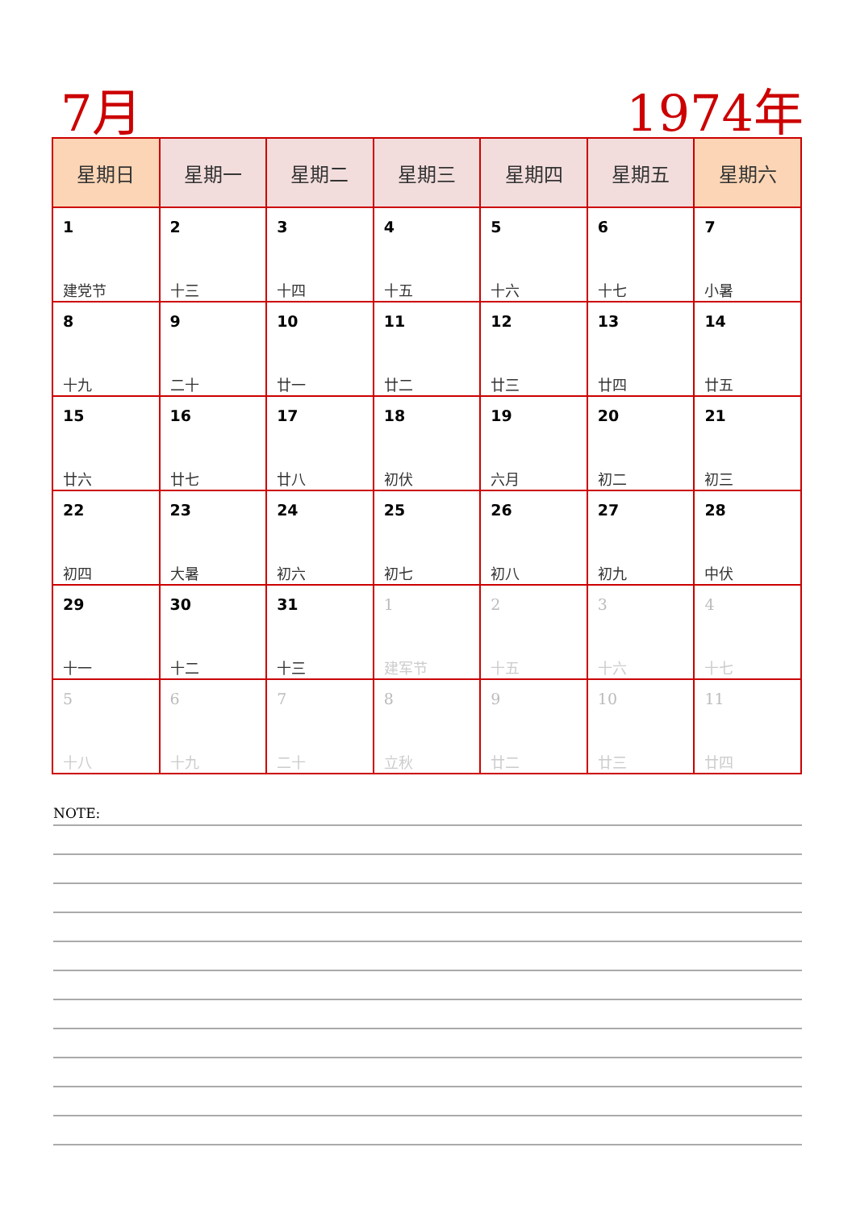7月 1974年
| 星期日 | 星期一 | 星期二 | 星期三 | 星期四 | 星期五 | 星期六 |
| --- | --- | --- | --- | --- | --- | --- |
| 1 建党节 | 2 十三 | 3 十四 | 4 十五 | 5 十六 | 6 十七 | 7 小暑 |
| 8 十九 | 9 二十 | 10 廿一 | 11 廿二 | 12 廿三 | 13 廿四 | 14 廿五 |
| 15 廿六 | 16 廿七 | 17 廿八 | 18 初伏 | 19 六月 | 20 初二 | 21 初三 |
| 22 初四 | 23 大暑 | 24 初六 | 25 初七 | 26 初八 | 27 初九 | 28 中伏 |
| 29 十一 | 30 十二 | 31 十三 | 1 建军节 | 2 十五 | 3 十六 | 4 十七 |
| 5 十八 | 6 十九 | 7 二十 | 8 立秋 | 9 廿二 | 10 廿三 | 11 廿四 |
NOTE: